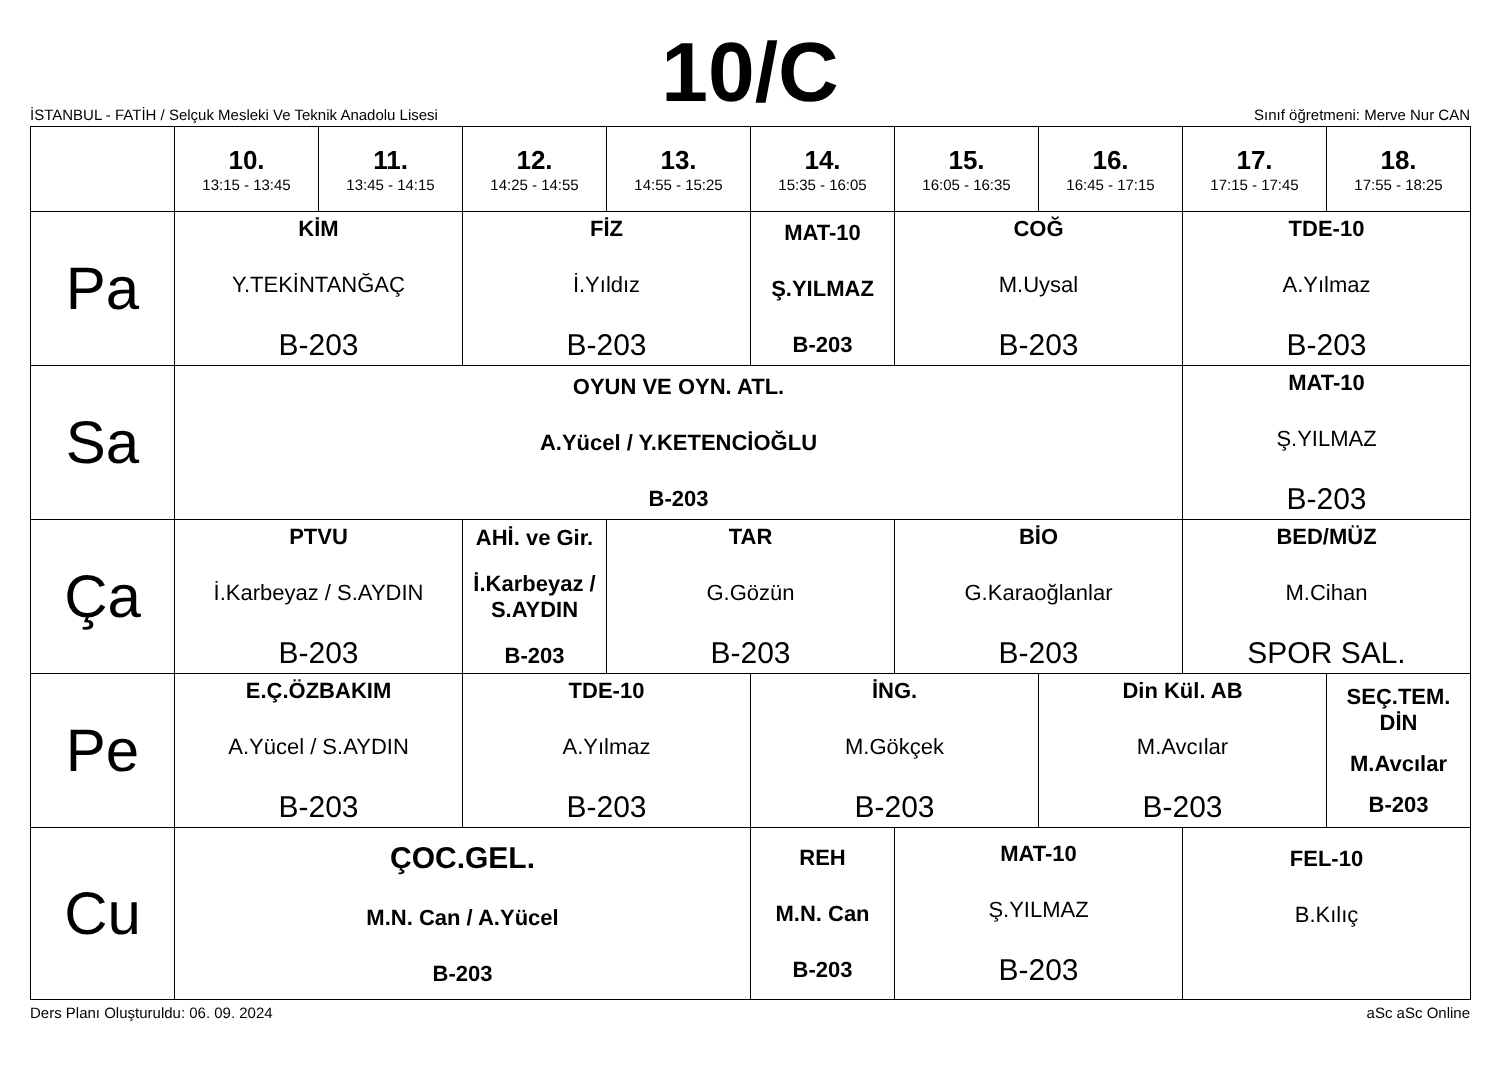10/C
İSTANBUL - FATİH / Selçuk Mesleki Ve Teknik Anadolu Lisesi Sınıf öğretmeni: Merve Nur CAN
| | 10. 13:15 - 13:45 | 11. 13:45 - 14:15 | 12. 14:25 - 14:55 | 13. 14:55 - 15:25 | 14. 15:35 - 16:05 | 15. 16:05 - 16:35 | 16. 16:45 - 17:15 | 17. 17:15 - 17:45 | 18. 17:55 - 18:25 |
| --- | --- | --- | --- | --- | --- | --- | --- | --- | --- |
| Pa | KİM Y.TEKİNTANĞAÇ B-203 | | FİZ İ.Yıldız B-203 | | MAT-10 Ş.YILMAZ B-203 | COĞ M.Uysal B-203 | | TDE-10 A.Yılmaz B-203 | |
| Sa | OYUN VE OYN. ATL. A.Yücel / Y.KETENCİOĞLU B-203 | | | | | | | MAT-10 Ş.YILMAZ B-203 | |
| Ça | PTVU İ.Karbeyaz / S.AYDIN B-203 | | AHİ. ve Gir. İ.Karbeyaz / S.AYDIN B-203 | TAR G.Gözün B-203 | | BİO G.Karaoğlanlar B-203 | | BED/MÜZ M.Cihan SPOR SAL. | |
| Pe | E.Ç.ÖZBAKIM A.Yücel / S.AYDIN B-203 | | TDE-10 A.Yılmaz B-203 | | İNG. M.Gökçek B-203 | | Din Kül. AB M.Avcılar B-203 | | SEÇ.TEM. DİN M.Avcılar B-203 |
| Cu | ÇOC.GEL. M.N. Can / A.Yücel B-203 | | | | REH M.N. Can B-203 | MAT-10 Ş.YILMAZ B-203 | | FEL-10 B.Kılıç | |
Ders Planı Oluşturuldu: 06. 09. 2024 aSc aSc Online